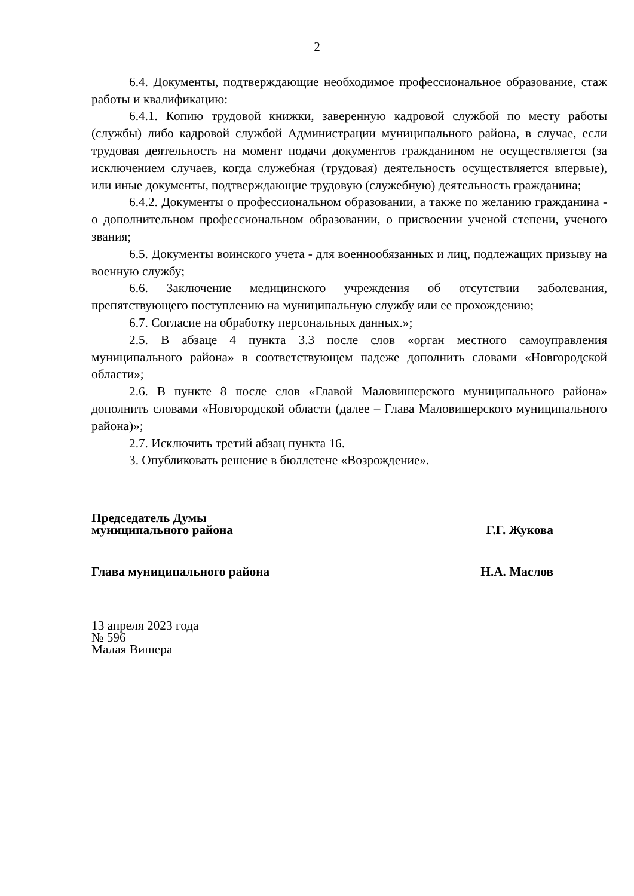2
6.4. Документы, подтверждающие необходимое профессиональное образование, стаж работы и квалификацию:
6.4.1. Копию трудовой книжки, заверенную кадровой службой по месту работы (службы) либо кадровой службой Администрации муниципального района, в случае, если трудовая деятельность на момент подачи документов гражданином не осуществляется (за исключением случаев, когда служебная (трудовая) деятельность осуществляется впервые), или иные документы, подтверждающие трудовую (служебную) деятельность гражданина;
6.4.2. Документы о профессиональном образовании, а также по желанию гражданина - о дополнительном профессиональном образовании, о присвоении ученой степени, ученого звания;
6.5. Документы воинского учета - для военнообязанных и лиц, подлежащих призыву на военную службу;
6.6. Заключение медицинского учреждения об отсутствии заболевания, препятствующего поступлению на муниципальную службу или ее прохождению;
6.7. Согласие на обработку персональных данных.»;
2.5. В абзаце 4 пункта 3.3 после слов «орган местного самоуправления муниципального района» в соответствующем падеже дополнить словами «Новгородской области»;
2.6. В пункте 8 после слов «Главой Маловишерского муниципального района» дополнить словами «Новгородской области (далее – Глава Маловишерского муниципального района)»;
2.7. Исключить третий абзац пункта 16.
3. Опубликовать решение в бюллетене «Возрождение».
Председатель Думы
муниципального района
Г.Г. Жукова
Глава муниципального района
Н.А. Маслов
13 апреля 2023 года
№ 596
Малая Вишера